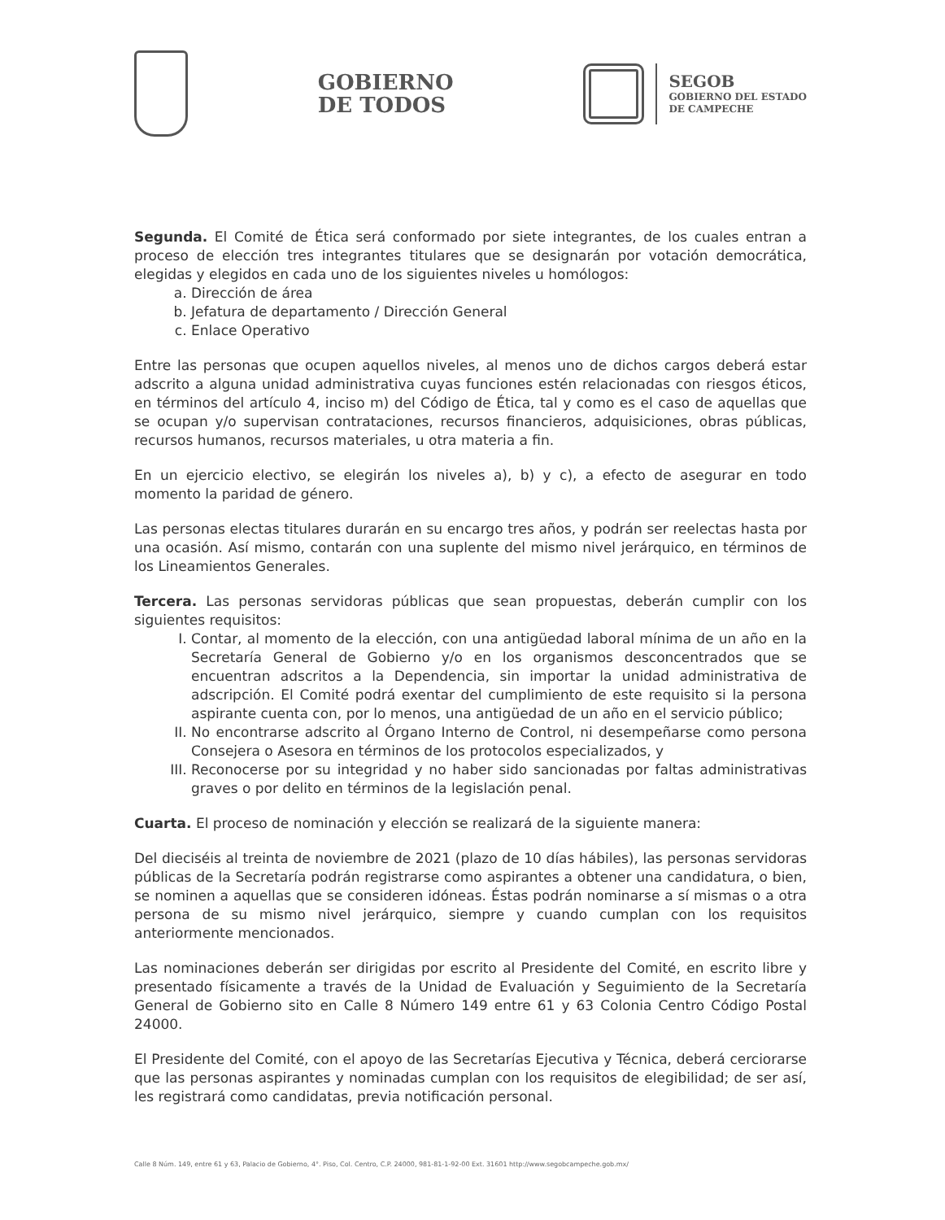GOBIERNO
DE TODOS
SEGOB
GOBIERNO DEL ESTADO
DE CAMPECHE
Segunda. El Comité de Ética será conformado por siete integrantes, de los cuales entran a proceso de elección tres integrantes titulares que se designarán por votación democrática, elegidas y elegidos en cada uno de los siguientes niveles u homólogos:
a. Dirección de área
b. Jefatura de departamento / Dirección General
c. Enlace Operativo
Entre las personas que ocupen aquellos niveles, al menos uno de dichos cargos deberá estar adscrito a alguna unidad administrativa cuyas funciones estén relacionadas con riesgos éticos, en términos del artículo 4, inciso m) del Código de Ética, tal y como es el caso de aquellas que se ocupan y/o supervisan contrataciones, recursos financieros, adquisiciones, obras públicas, recursos humanos, recursos materiales, u otra materia a fin.
En un ejercicio electivo, se elegirán los niveles a), b) y c), a efecto de asegurar en todo momento la paridad de género.
Las personas electas titulares durarán en su encargo tres años, y podrán ser reelectas hasta por una ocasión. Así mismo, contarán con una suplente del mismo nivel jerárquico, en términos de los Lineamientos Generales.
Tercera. Las personas servidoras públicas que sean propuestas, deberán cumplir con los siguientes requisitos:
I. Contar, al momento de la elección, con una antigüedad laboral mínima de un año en la Secretaría General de Gobierno y/o en los organismos desconcentrados que se encuentran adscritos a la Dependencia, sin importar la unidad administrativa de adscripción. El Comité podrá exentar del cumplimiento de este requisito si la persona aspirante cuenta con, por lo menos, una antigüedad de un año en el servicio público;
II. No encontrarse adscrito al Órgano Interno de Control, ni desempeñarse como persona Consejera o Asesora en términos de los protocolos especializados, y
III. Reconocerse por su integridad y no haber sido sancionadas por faltas administrativas graves o por delito en términos de la legislación penal.
Cuarta. El proceso de nominación y elección se realizará de la siguiente manera:
Del dieciséis al treinta de noviembre de 2021 (plazo de 10 días hábiles), las personas servidoras públicas de la Secretaría podrán registrarse como aspirantes a obtener una candidatura, o bien, se nominen a aquellas que se consideren idóneas. Éstas podrán nominarse a sí mismas o a otra persona de su mismo nivel jerárquico, siempre y cuando cumplan con los requisitos anteriormente mencionados.
Las nominaciones deberán ser dirigidas por escrito al Presidente del Comité, en escrito libre y presentado físicamente a través de la Unidad de Evaluación y Seguimiento de la Secretaría General de Gobierno sito en Calle 8 Número 149 entre 61 y 63 Colonia Centro Código Postal 24000.
El Presidente del Comité, con el apoyo de las Secretarías Ejecutiva y Técnica, deberá cerciorarse que las personas aspirantes y nominadas cumplan con los requisitos de elegibilidad; de ser así, les registrará como candidatas, previa notificación personal.
Calle 8 Núm. 149, entre 61 y 63, Palacio de Gobierno, 4°. Piso, Col. Centro, C.P. 24000, 981-81-1-92-00 Ext. 31601 http://www.segobcampeche.gob.mx/